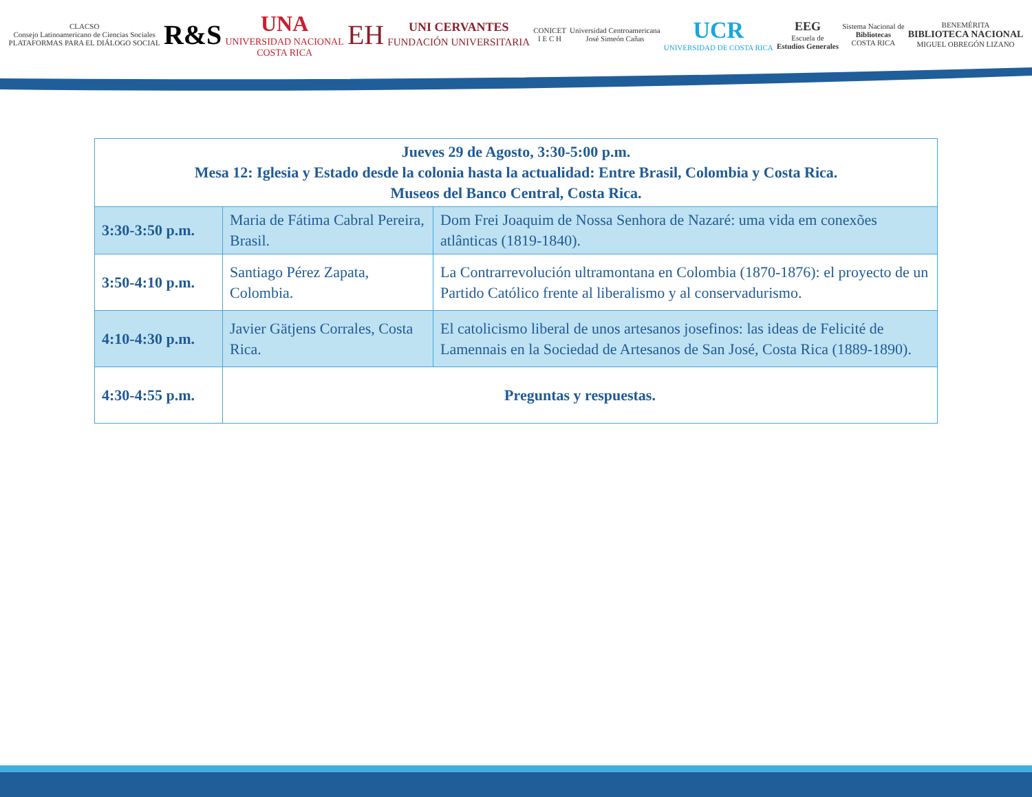CLACSO
Consejo Latinoamericano de Ciencias Sociales
PLATAFORMAS PARA EL DIÁLOGO SOCIAL R&S UNA
UNIVERSIDAD NACIONAL
COSTA RICA EH UNI CERVANTES
FUNDACIÓN UNIVERSITARIA CONICET
I E C H Universidad Centroamericana
José Simeón Cañas UCR
UNIVERSIDAD DE COSTA RICA EEG
Escuela de
Estudios Generales Sistema Nacional de
Bibliotecas
COSTA RICA BENEMÉRITA
BIBLIOTECA NACIONAL
MIGUEL OBREGÓN LIZANO
| Jueves 29 de Agosto, 3:30-5:00 p.m. Mesa 12: Iglesia y Estado desde la colonia hasta la actualidad: Entre Brasil, Colombia y Costa Rica. Museos del Banco Central, Costa Rica. | | |
| --- | --- | --- |
| 3:30-3:50 p.m. | Maria de Fátima Cabral Pereira, Brasil. | Dom Frei Joaquim de Nossa Senhora de Nazaré: uma vida em conexões atlânticas (1819-1840). |
| 3:50-4:10 p.m. | Santiago Pérez Zapata, Colombia. | La Contrarrevolución ultramontana en Colombia (1870-1876): el proyecto de un Partido Católico frente al liberalismo y al conservadurismo. |
| 4:10-4:30 p.m. | Javier Gätjens Corrales, Costa Rica. | El catolicismo liberal de unos artesanos josefinos: las ideas de Felicité de Lamennais en la Sociedad de Artesanos de San José, Costa Rica (1889-1890). |
| 4:30-4:55 p.m. | Preguntas y respuestas. | |